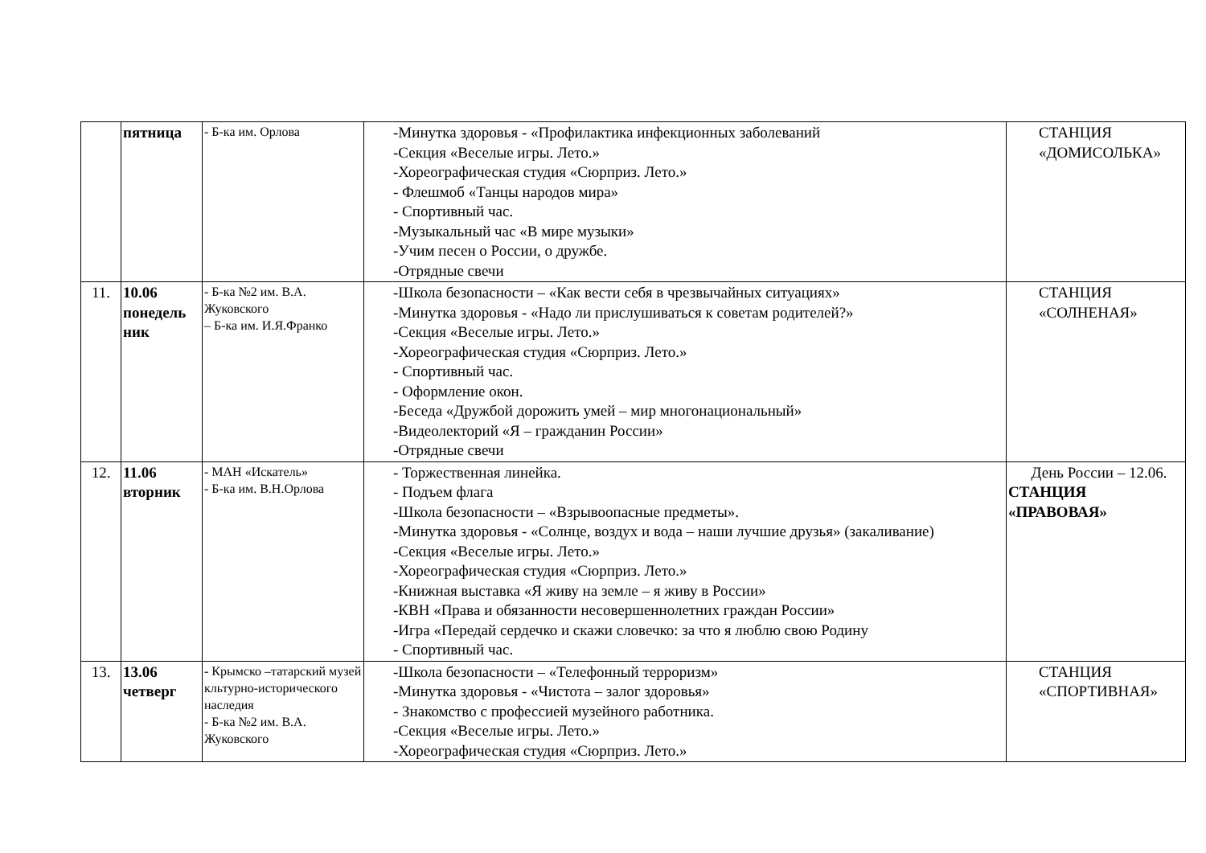| | пятница | - Б-ка им. Орлова | -Минутка здоровья - «Профилактика инфекционных заболеваний -Секция «Веселые игры. Лето.» -Хореографическая студия «Сюрприз. Лето.» - Флешмоб «Танцы народов мира» - Спортивный час. -Музыкальный час «В мире музыки» -Учим песен о России, о дружбе. -Отрядные свечи | СТАНЦИЯ «ДОМИСОЛЬКА» |
| 11. | 10.06 понедель ник | - Б-ка №2 им. В.А. Жуковского – Б-ка им. И.Я.Франко | -Школа безопасности – «Как вести себя в чрезвычайных ситуациях» -Минутка здоровья - «Надо ли прислушиваться к советам родителей?» -Секция «Веселые игры. Лето.» -Хореографическая студия «Сюрприз. Лето.» - Спортивный час. - Оформление окон. -Беседа «Дружбой дорожить умей – мир многонациональный» -Видеолекторий «Я – гражданин России» -Отрядные свечи | СТАНЦИЯ «СОЛНЕНАЯ» |
| 12. | 11.06 вторник | - МАН «Искатель» - Б-ка им. В.Н.Орлова | - Торжественная линейка. - Подъем флага -Школа безопасности – «Взрывоопасные предметы». -Минутка здоровья - «Солнце, воздух и вода – наши лучшие друзья» (закаливание) -Секция «Веселые игры. Лето.» -Хореографическая студия «Сюрприз. Лето.» -Книжная выставка «Я живу на земле – я живу в России» -КВН «Права и обязанности несовершеннолетних граждан России» -Игра «Передай сердечко и скажи словечко: за что я люблю свою Родину - Спортивный час. | День России – 12.06. СТАНЦИЯ «ПРАВОВАЯ» |
| 13. | 13.06 четверг | - Крымско –татарский музей кльтурно-исторического наследия - Б-ка №2 им. В.А. Жуковского | -Школа безопасности – «Телефонный терроризм» -Минутка здоровья - «Чистота – залог здоровья» - Знакомство с профессией музейного работника. -Секция «Веселые игры. Лето.» -Хореографическая студия «Сюрприз. Лето.» | СТАНЦИЯ «СПОРТИВНАЯ» |